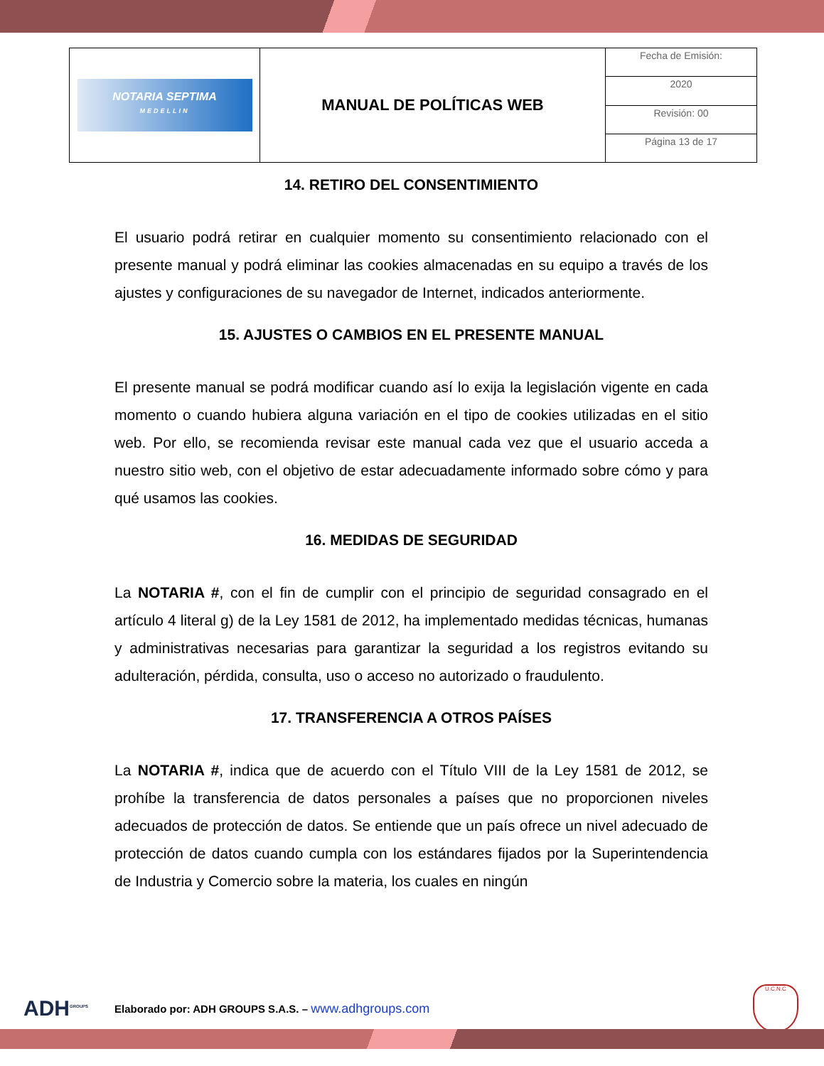| NOTARIA SEPTIMA MEDELLIN | MANUAL DE POLÍTICAS WEB | Fecha de Emisión: |
| | | 2020 |
| | | Revisión: 00 |
| | | Página 13 de 17 |
14. RETIRO DEL CONSENTIMIENTO
El usuario podrá retirar en cualquier momento su consentimiento relacionado con el presente manual y podrá eliminar las cookies almacenadas en su equipo a través de los ajustes y configuraciones de su navegador de Internet, indicados anteriormente.
15. AJUSTES O CAMBIOS EN EL PRESENTE MANUAL
El presente manual se podrá modificar cuando así lo exija la legislación vigente en cada momento o cuando hubiera alguna variación en el tipo de cookies utilizadas en el sitio web. Por ello, se recomienda revisar este manual cada vez que el usuario acceda a nuestro sitio web, con el objetivo de estar adecuadamente informado sobre cómo y para qué usamos las cookies.
16. MEDIDAS DE SEGURIDAD
La NOTARIA #, con el fin de cumplir con el principio de seguridad consagrado en el artículo 4 literal g) de la Ley 1581 de 2012, ha implementado medidas técnicas, humanas y administrativas necesarias para garantizar la seguridad a los registros evitando su adulteración, pérdida, consulta, uso o acceso no autorizado o fraudulento.
17. TRANSFERENCIA A OTROS PAÍSES
La NOTARIA #, indica que de acuerdo con el Título VIII de la Ley 1581 de 2012, se prohíbe la transferencia de datos personales a países que no proporcionen niveles adecuados de protección de datos. Se entiende que un país ofrece un nivel adecuado de protección de datos cuando cumpla con los estándares fijados por la Superintendencia de Industria y Comercio sobre la materia, los cuales en ningún
ADH<sup>GROUPS</sup>
Elaborado por: ADH GROUPS S.A.S. – www.adhgroups.com
U.C.N.C